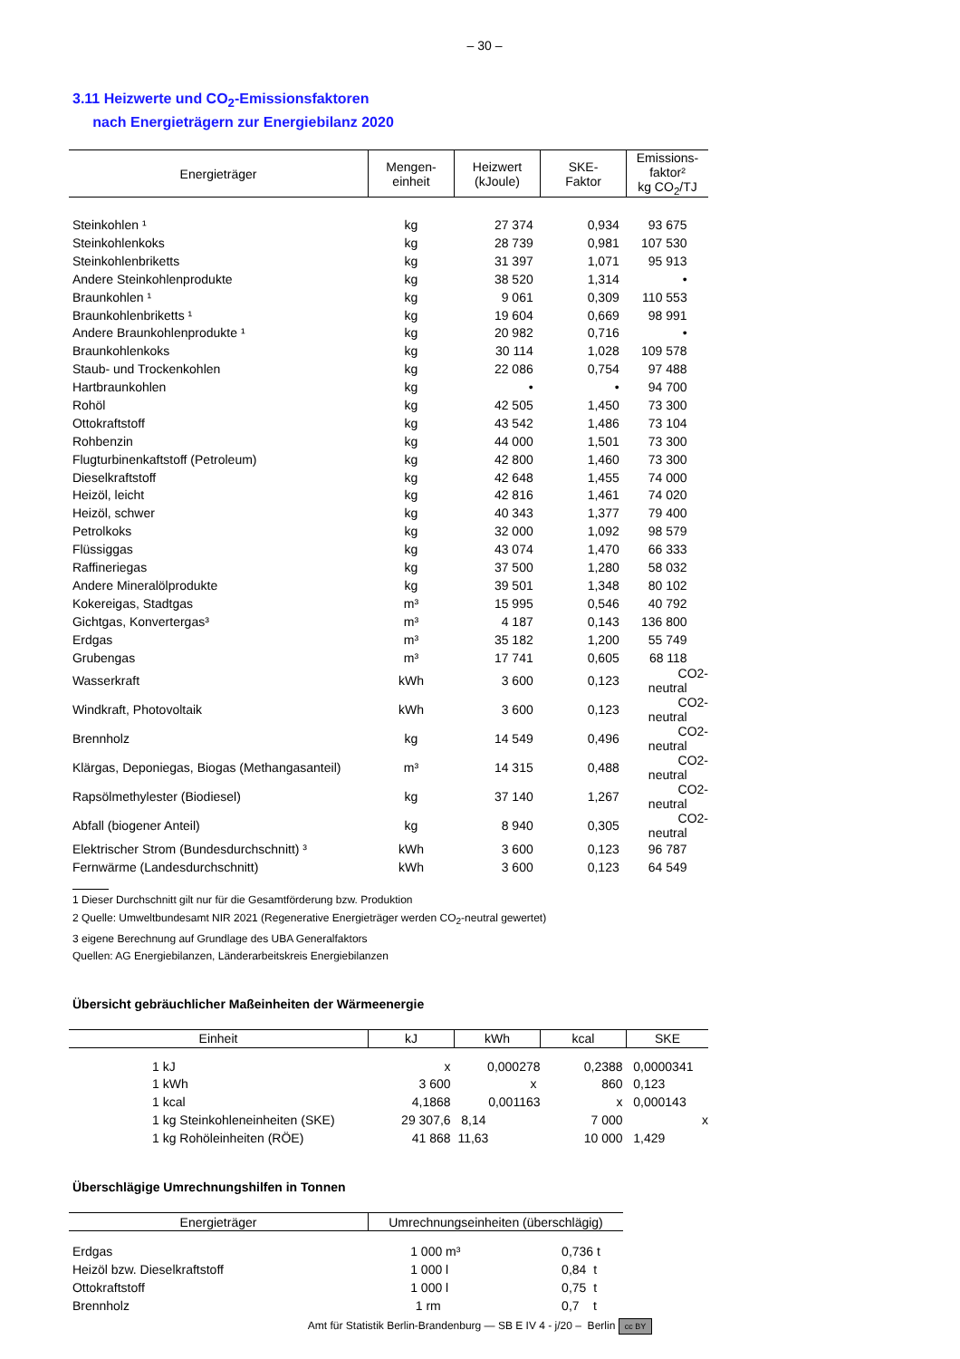– 30 –
3.11 Heizwerte und CO<sub>2</sub>-Emissionsfaktoren
nach Energieträgern zur Energiebilanz 2020
| Energieträger | Mengen- einheit | Heizwert (kJoule) | SKE- Faktor | Emissions- faktor² kg CO<sub>2</sub>/TJ |
| --- | --- | --- | --- | --- |
| Steinkohlen ¹ | kg | 27 374 | 0,934 | 93 675 |
| Steinkohlenkoks | kg | 28 739 | 0,981 | 107 530 |
| Steinkohlenbriketts | kg | 31 397 | 1,071 | 95 913 |
| Andere Steinkohlenprodukte | kg | 38 520 | 1,314 | • |
| Braunkohlen ¹ | kg | 9 061 | 0,309 | 110 553 |
| Braunkohlenbriketts ¹ | kg | 19 604 | 0,669 | 98 991 |
| Andere Braunkohlenprodukte ¹ | kg | 20 982 | 0,716 | • |
| Braunkohlenkoks | kg | 30 114 | 1,028 | 109 578 |
| Staub- und Trockenkohlen | kg | 22 086 | 0,754 | 97 488 |
| Hartbraunkohlen | kg | • | • | 94 700 |
| Rohöl | kg | 42 505 | 1,450 | 73 300 |
| Ottokraftstoff | kg | 43 542 | 1,486 | 73 104 |
| Rohbenzin | kg | 44 000 | 1,501 | 73 300 |
| Flugturbinenkaftstoff (Petroleum) | kg | 42 800 | 1,460 | 73 300 |
| Dieselkraftstoff | kg | 42 648 | 1,455 | 74 000 |
| Heizöl, leicht | kg | 42 816 | 1,461 | 74 020 |
| Heizöl, schwer | kg | 40 343 | 1,377 | 79 400 |
| Petrolkoks | kg | 32 000 | 1,092 | 98 579 |
| Flüssiggas | kg | 43 074 | 1,470 | 66 333 |
| Raffineriegas | kg | 37 500 | 1,280 | 58 032 |
| Andere Mineralölprodukte | kg | 39 501 | 1,348 | 80 102 |
| Kokereigas, Stadtgas | m³ | 15 995 | 0,546 | 40 792 |
| Gichtgas, Konvertergas³ | m³ | 4 187 | 0,143 | 136 800 |
| Erdgas | m³ | 35 182 | 1,200 | 55 749 |
| Grubengas | m³ | 17 741 | 0,605 | 68 118 |
| Wasserkraft | kWh | 3 600 | 0,123 | CO2-neutral |
| Windkraft, Photovoltaik | kWh | 3 600 | 0,123 | CO2-neutral |
| Brennholz | kg | 14 549 | 0,496 | CO2-neutral |
| Klärgas, Deponiegas, Biogas (Methangasanteil) | m³ | 14 315 | 0,488 | CO2-neutral |
| Rapsölmethylester (Biodiesel) | kg | 37 140 | 1,267 | CO2-neutral |
| Abfall (biogener Anteil) | kg | 8 940 | 0,305 | CO2-neutral |
| Elektrischer Strom (Bundesdurchschnitt) ³ | kWh | 3 600 | 0,123 | 96 787 |
| Fernwärme (Landesdurchschnitt) | kWh | 3 600 | 0,123 | 64 549 |
1 Dieser Durchschnitt gilt nur für die Gesamtförderung bzw. Produktion
2 Quelle: Umweltbundesamt NIR 2021 (Regenerative Energieträger werden CO<sub>2</sub>-neutral gewertet)
3 eigene Berechnung auf Grundlage des UBA Generalfaktors
Quellen: AG Energiebilanzen, Länderarbeitskreis Energiebilanzen
Übersicht gebräuchlicher Maßeinheiten der Wärmeenergie
| Einheit | kJ | kWh | kcal | SKE |
| --- | --- | --- | --- | --- |
| 1 kJ | x | 0,000278 | 0,2388 | 0,0000341 |
| 1 kWh | 3 600 | x | 860 | 0,123 |
| 1 kcal | 4,1868 | 0,001163 | x | 0,000143 |
| 1 kg Steinkohleneinheiten (SKE) | 29 307,6 | 8,14 | 7 000 | x |
| 1 kg Rohöleinheiten (RÖE) | 41 868 | 11,63 | 10 000 | 1,429 |
Überschlägige Umrechnungshilfen in Tonnen
| Energieträger | Umrechnungseinheiten (überschlägig) | |
| --- | --- | --- |
| Erdgas | 1 000 m³ | 0,736 t |
| Heizöl bzw. Dieselkraftstoff | 1 000 l | 0,84 t |
| Ottokraftstoff | 1 000 l | 0,75 t |
| Brennholz | 1 rm | 0,7 t |
Amt für Statistik Berlin-Brandenburg — SB E IV 4 - j/20 – Berlin cc BY